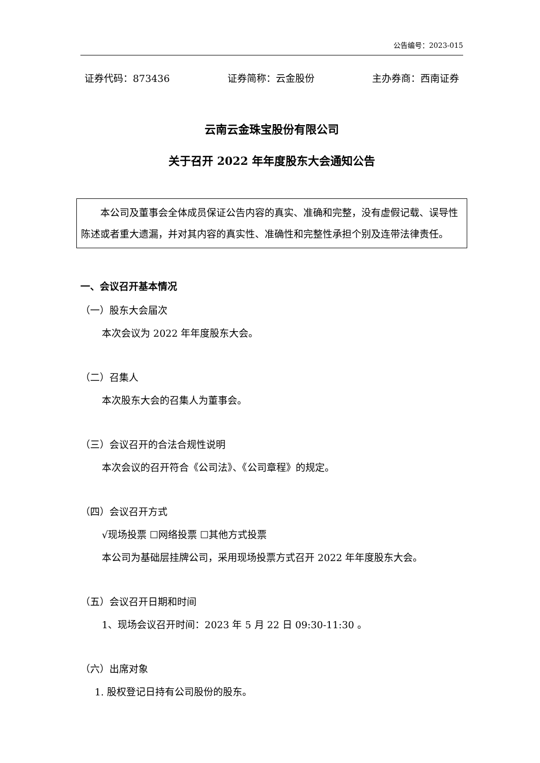公告编号：2023-015
证券代码：873436 证券简称：云金股份 主办券商：西南证券
云南云金珠宝股份有限公司
关于召开 2022 年年度股东大会通知公告
本公司及董事会全体成员保证公告内容的真实、准确和完整，没有虚假记载、误导性陈述或者重大遗漏，并对其内容的真实性、准确性和完整性承担个别及连带法律责任。
一、会议召开基本情况
（一）股东大会届次
本次会议为 2022 年年度股东大会。
（二）召集人
本次股东大会的召集人为董事会。
（三）会议召开的合法合规性说明
本次会议的召开符合《公司法》、《公司章程》的规定。
（四）会议召开方式
√现场投票 ☐网络投票 ☐其他方式投票
本公司为基础层挂牌公司，采用现场投票方式召开 2022 年年度股东大会。
（五）会议召开日期和时间
1、现场会议召开时间：2023 年 5 月 22 日 09:30-11:30 。
（六）出席对象
1. 股权登记日持有公司股份的股东。